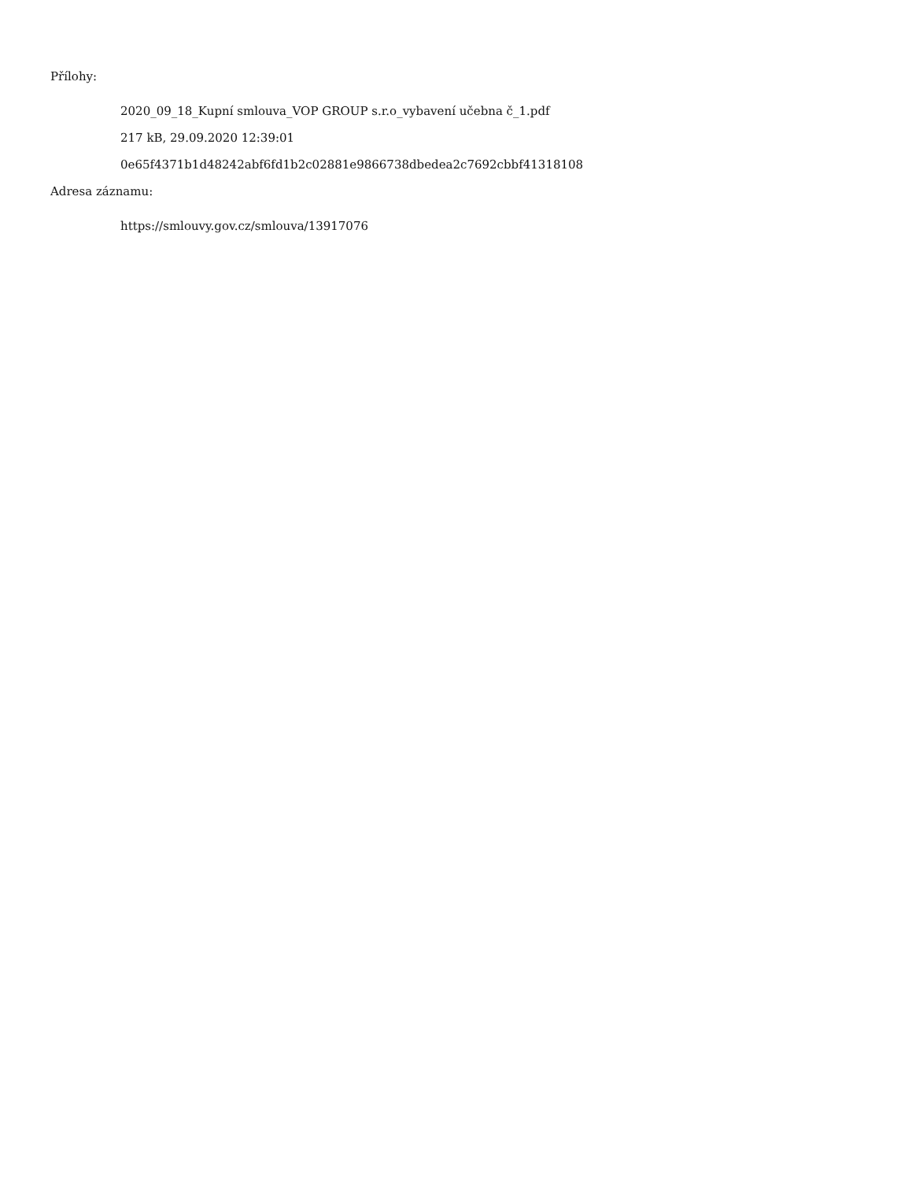Přílohy:
2020_09_18_Kupní smlouva_VOP GROUP s.r.o_vybavení učebna č_1.pdf
217 kB, 29.09.2020 12:39:01
0e65f4371b1d48242abf6fd1b2c02881e9866738dbedea2c7692cbbf41318108
Adresa záznamu:
https://smlouvy.gov.cz/smlouva/13917076